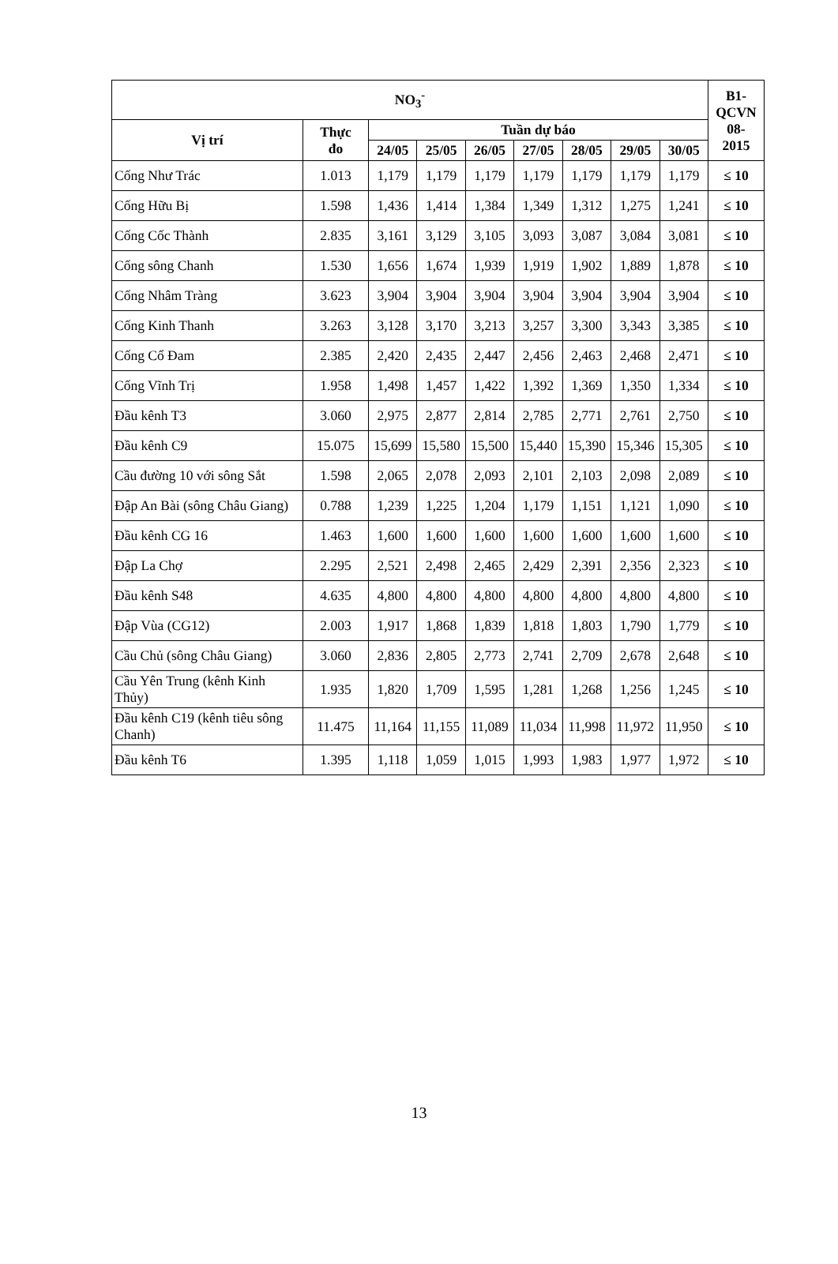| NO<sub>3</sub><sup>-</sup> | | | | | | | | | B1- QCVN 08- 2015 |
| --- | --- | --- | --- | --- | --- | --- | --- | --- | --- |
| Vị trí | Thực đo | Tuần dự báo | | | | | | | |
| | | 24/05 | 25/05 | 26/05 | 27/05 | 28/05 | 29/05 | 30/05 | |
| Cống Như Trác | 1.013 | 1,179 | 1,179 | 1,179 | 1,179 | 1,179 | 1,179 | 1,179 | ≤ 10 |
| Cống Hữu Bị | 1.598 | 1,436 | 1,414 | 1,384 | 1,349 | 1,312 | 1,275 | 1,241 | ≤ 10 |
| Cống Cốc Thành | 2.835 | 3,161 | 3,129 | 3,105 | 3,093 | 3,087 | 3,084 | 3,081 | ≤ 10 |
| Cống sông Chanh | 1.530 | 1,656 | 1,674 | 1,939 | 1,919 | 1,902 | 1,889 | 1,878 | ≤ 10 |
| Cống Nhâm Tràng | 3.623 | 3,904 | 3,904 | 3,904 | 3,904 | 3,904 | 3,904 | 3,904 | ≤ 10 |
| Cống Kinh Thanh | 3.263 | 3,128 | 3,170 | 3,213 | 3,257 | 3,300 | 3,343 | 3,385 | ≤ 10 |
| Cống Cổ Đam | 2.385 | 2,420 | 2,435 | 2,447 | 2,456 | 2,463 | 2,468 | 2,471 | ≤ 10 |
| Cống Vĩnh Trị | 1.958 | 1,498 | 1,457 | 1,422 | 1,392 | 1,369 | 1,350 | 1,334 | ≤ 10 |
| Đầu kênh T3 | 3.060 | 2,975 | 2,877 | 2,814 | 2,785 | 2,771 | 2,761 | 2,750 | ≤ 10 |
| Đầu kênh C9 | 15.075 | 15,699 | 15,580 | 15,500 | 15,440 | 15,390 | 15,346 | 15,305 | ≤ 10 |
| Cầu đường 10 với sông Sắt | 1.598 | 2,065 | 2,078 | 2,093 | 2,101 | 2,103 | 2,098 | 2,089 | ≤ 10 |
| Đập An Bài (sông Châu Giang) | 0.788 | 1,239 | 1,225 | 1,204 | 1,179 | 1,151 | 1,121 | 1,090 | ≤ 10 |
| Đầu kênh CG 16 | 1.463 | 1,600 | 1,600 | 1,600 | 1,600 | 1,600 | 1,600 | 1,600 | ≤ 10 |
| Đập La Chợ | 2.295 | 2,521 | 2,498 | 2,465 | 2,429 | 2,391 | 2,356 | 2,323 | ≤ 10 |
| Đầu kênh S48 | 4.635 | 4,800 | 4,800 | 4,800 | 4,800 | 4,800 | 4,800 | 4,800 | ≤ 10 |
| Đập Vùa (CG12) | 2.003 | 1,917 | 1,868 | 1,839 | 1,818 | 1,803 | 1,790 | 1,779 | ≤ 10 |
| Cầu Chủ (sông Châu Giang) | 3.060 | 2,836 | 2,805 | 2,773 | 2,741 | 2,709 | 2,678 | 2,648 | ≤ 10 |
| Cầu Yên Trung (kênh Kinh Thủy) | 1.935 | 1,820 | 1,709 | 1,595 | 1,281 | 1,268 | 1,256 | 1,245 | ≤ 10 |
| Đầu kênh C19 (kênh tiêu sông Chanh) | 11.475 | 11,164 | 11,155 | 11,089 | 11,034 | 11,998 | 11,972 | 11,950 | ≤ 10 |
| Đầu kênh T6 | 1.395 | 1,118 | 1,059 | 1,015 | 1,993 | 1,983 | 1,977 | 1,972 | ≤ 10 |
13